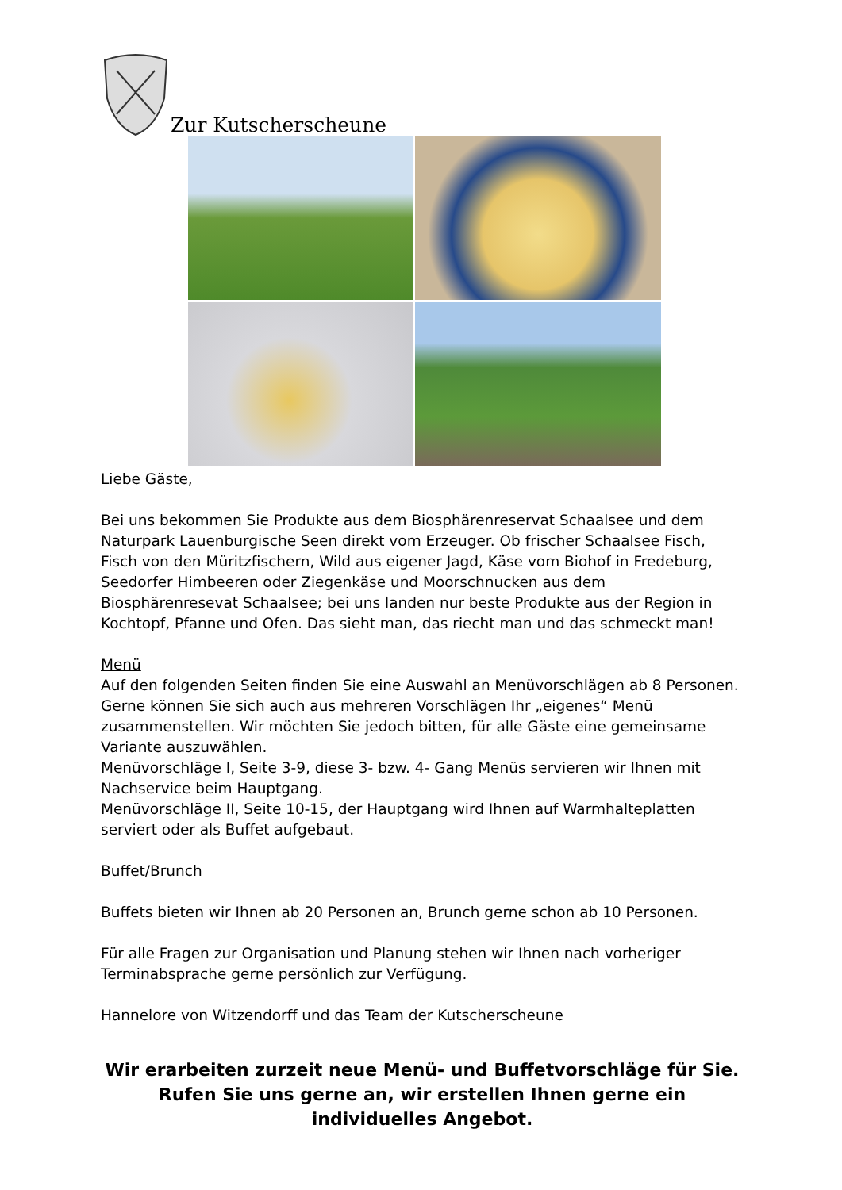Zur Kutscherscheune
Liebe Gäste,
Bei uns bekommen Sie Produkte aus dem Biosphärenreservat Schaalsee und dem Naturpark Lauenburgische Seen direkt vom Erzeuger. Ob frischer Schaalsee Fisch, Fisch von den Müritzfischern, Wild aus eigener Jagd, Käse vom Biohof in Fredeburg, Seedorfer Himbeeren oder Ziegenkäse und Moorschnucken aus dem Biosphärenresevat Schaalsee; bei uns landen nur beste Produkte aus der Region in Kochtopf, Pfanne und Ofen. Das sieht man, das riecht man und das schmeckt man!
Menü
Auf den folgenden Seiten finden Sie eine Auswahl an Menüvorschlägen ab 8 Personen. Gerne können Sie sich auch aus mehreren Vorschlägen Ihr „eigenes“ Menü zusammenstellen. Wir möchten Sie jedoch bitten, für alle Gäste eine gemeinsame Variante auszuwählen.
Menüvorschläge I, Seite 3-9, diese 3- bzw. 4- Gang Menüs servieren wir Ihnen mit Nachservice beim Hauptgang.
Menüvorschläge II, Seite 10-15, der Hauptgang wird Ihnen auf Warmhalteplatten serviert oder als Buffet aufgebaut.
Buffet/Brunch
Buffets bieten wir Ihnen ab 20 Personen an, Brunch gerne schon ab 10 Personen.
Für alle Fragen zur Organisation und Planung stehen wir Ihnen nach vorheriger Terminabsprache gerne persönlich zur Verfügung.
Hannelore von Witzendorff und das Team der Kutscherscheune
Wir erarbeiten zurzeit neue Menü- und Buffetvorschläge für Sie.
Rufen Sie uns gerne an, wir erstellen Ihnen gerne ein individuelles Angebot.